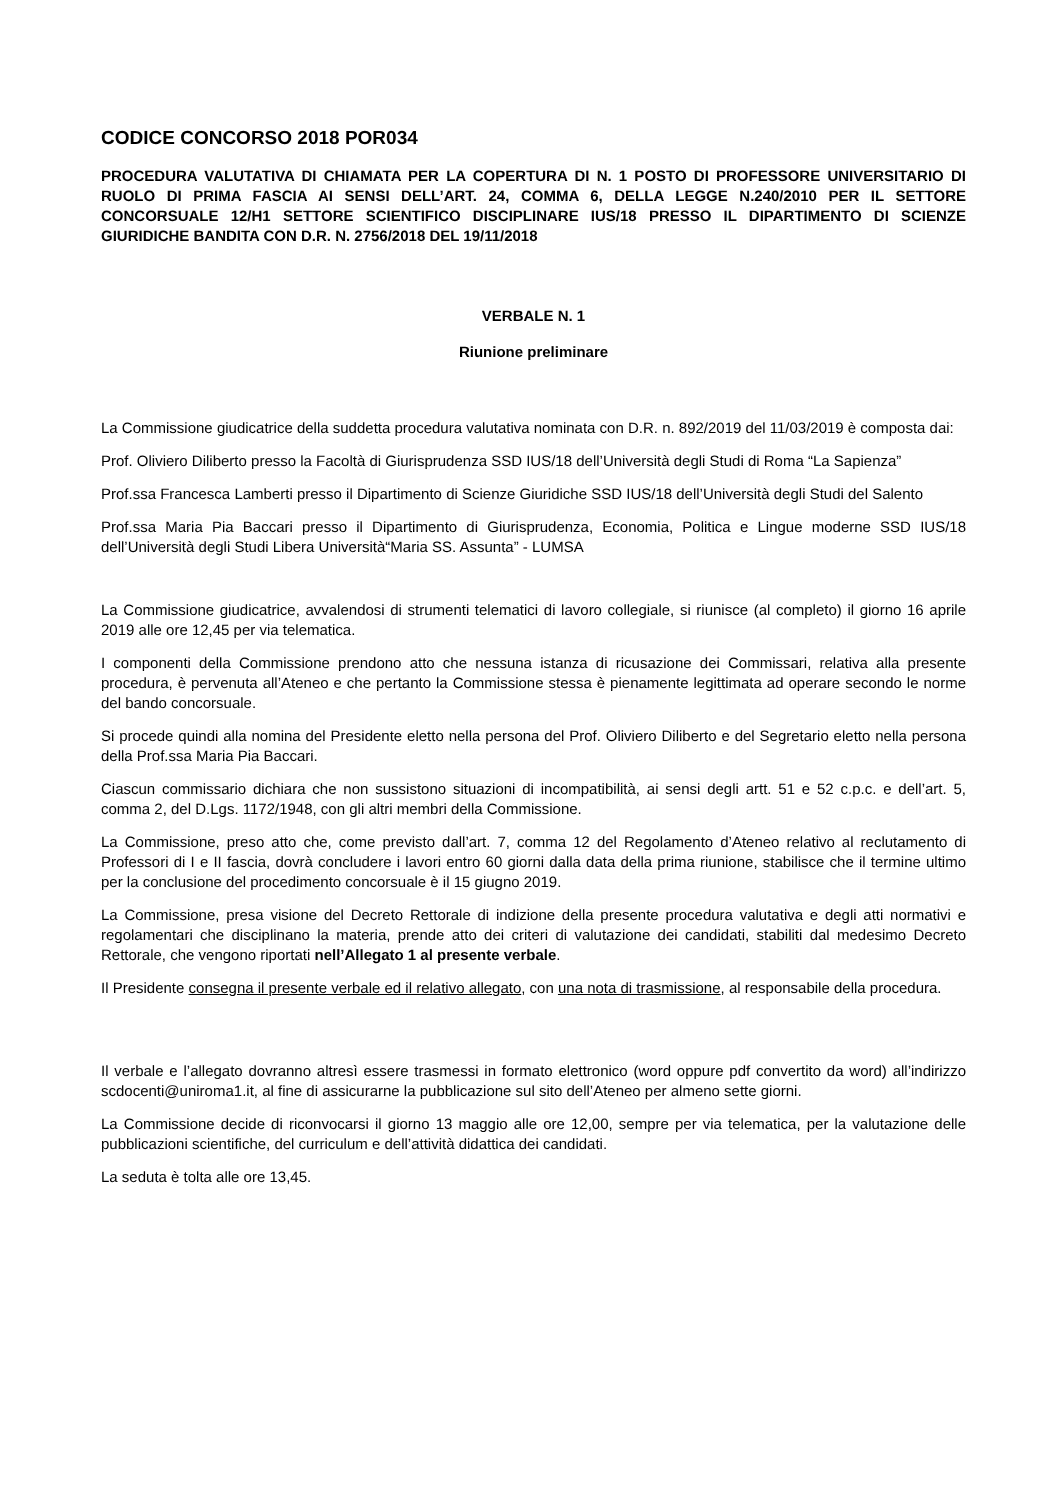CODICE CONCORSO 2018 POR034
PROCEDURA VALUTATIVA DI CHIAMATA PER LA COPERTURA DI N. 1 POSTO DI PROFESSORE UNIVERSITARIO DI RUOLO DI PRIMA FASCIA AI SENSI DELL’ART. 24, COMMA 6, DELLA LEGGE N.240/2010 PER IL SETTORE CONCORSUALE 12/H1 SETTORE SCIENTIFICO DISCIPLINARE IUS/18 PRESSO IL DIPARTIMENTO DI SCIENZE GIURIDICHE BANDITA CON D.R. N. 2756/2018 DEL 19/11/2018
VERBALE N. 1
Riunione preliminare
La Commissione giudicatrice della suddetta procedura valutativa nominata con D.R. n. 892/2019 del 11/03/2019 è composta dai:
Prof. Oliviero Diliberto presso la Facoltà di Giurisprudenza SSD IUS/18 dell’Università degli Studi di Roma “La Sapienza”
Prof.ssa Francesca Lamberti presso il Dipartimento di Scienze Giuridiche SSD IUS/18 dell’Università degli Studi del Salento
Prof.ssa Maria Pia Baccari presso il Dipartimento di Giurisprudenza, Economia, Politica e Lingue moderne SSD IUS/18 dell’Università degli Studi Libera Università“Maria SS. Assunta” - LUMSA
La Commissione giudicatrice, avvalendosi di strumenti telematici di lavoro collegiale, si riunisce (al completo) il giorno 16 aprile 2019 alle ore 12,45 per via telematica.
I componenti della Commissione prendono atto che nessuna istanza di ricusazione dei Commissari, relativa alla presente procedura, è pervenuta all’Ateneo e che pertanto la Commissione stessa è pienamente legittimata ad operare secondo le norme del bando concorsuale.
Si procede quindi alla nomina del Presidente eletto nella persona del Prof. Oliviero Diliberto e del Segretario eletto nella persona della Prof.ssa Maria Pia Baccari.
Ciascun commissario dichiara che non sussistono situazioni di incompatibilità, ai sensi degli artt. 51 e 52 c.p.c. e dell’art. 5, comma 2, del D.Lgs. 1172/1948, con gli altri membri della Commissione.
La Commissione, preso atto che, come previsto dall’art. 7, comma 12 del Regolamento d’Ateneo relativo al reclutamento di Professori di I e II fascia, dovrà concludere i lavori entro 60 giorni dalla data della prima riunione, stabilisce che il termine ultimo per la conclusione del procedimento concorsuale è il 15 giugno 2019.
La Commissione, presa visione del Decreto Rettorale di indizione della presente procedura valutativa e degli atti normativi e regolamentari che disciplinano la materia, prende atto dei criteri di valutazione dei candidati, stabiliti dal medesimo Decreto Rettorale, che vengono riportati nell’Allegato 1 al presente verbale.
Il Presidente consegna il presente verbale ed il relativo allegato, con una nota di trasmissione, al responsabile della procedura.
Il verbale e l’allegato dovranno altresì essere trasmessi in formato elettronico (word oppure pdf convertito da word) all’indirizzo scdocenti@uniroma1.it, al fine di assicurarne la pubblicazione sul sito dell’Ateneo per almeno sette giorni.
La Commissione decide di riconvocarsi il giorno 13 maggio alle ore 12,00, sempre per via telematica, per la valutazione delle pubblicazioni scientifiche, del curriculum e dell’attività didattica dei candidati.
La seduta è tolta alle ore 13,45.